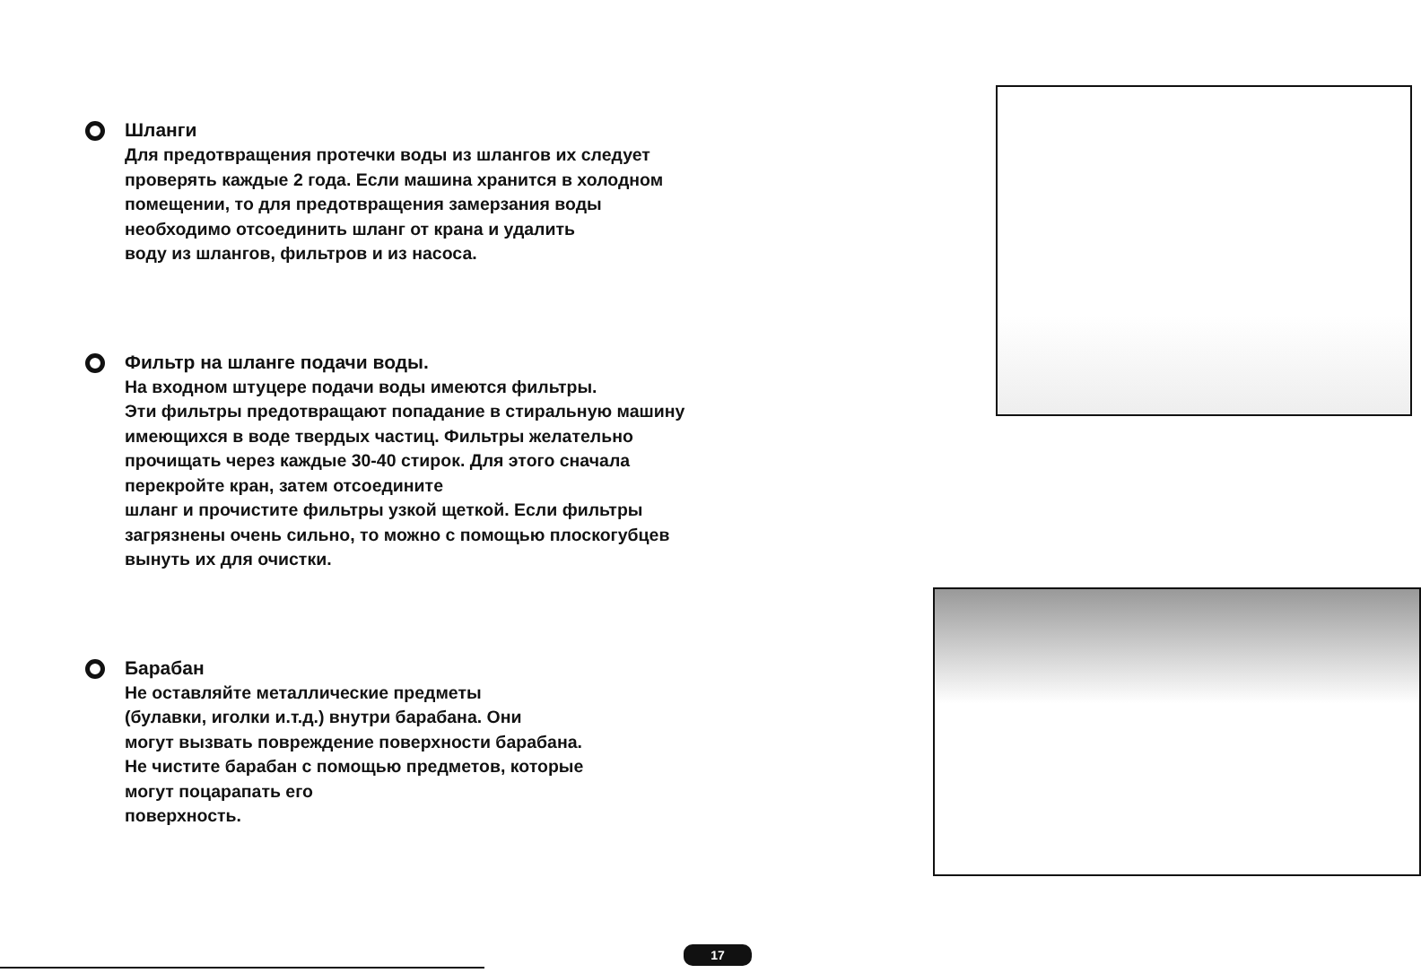Шланги
Для предотвращения протечки воды из шлангов их следует
проверять каждые 2 года. Если машина хранится в холодном
помещении, то для предотвращения замерзания воды
необходимо отсоединить шланг от крана и удалить
воду из шлангов, фильтров и из насоса.
Фильтр на шланге подачи воды.
На входном штуцере подачи воды имеются фильтры.
Эти фильтры предотвращают попадание в стиральную машину
имеющихся в воде твердых частиц. Фильтры желательно
прочищать через каждые 30-40 стирок. Для этого сначала
перекройте кран, затем отсоедините
шланг и прочистите фильтры узкой щеткой. Если фильтры
загрязнены очень сильно, то можно с помощью плоскогубцев
вынуть их для очистки.
Барабан
Не оставляйте металлические предметы
(булавки, иголки и.т.д.) внутри барабана. Они
могут вызвать повреждение поверхности барабана.
Не чистите барабан с помощью предметов, которые
могут поцарапать его
поверхность.
17